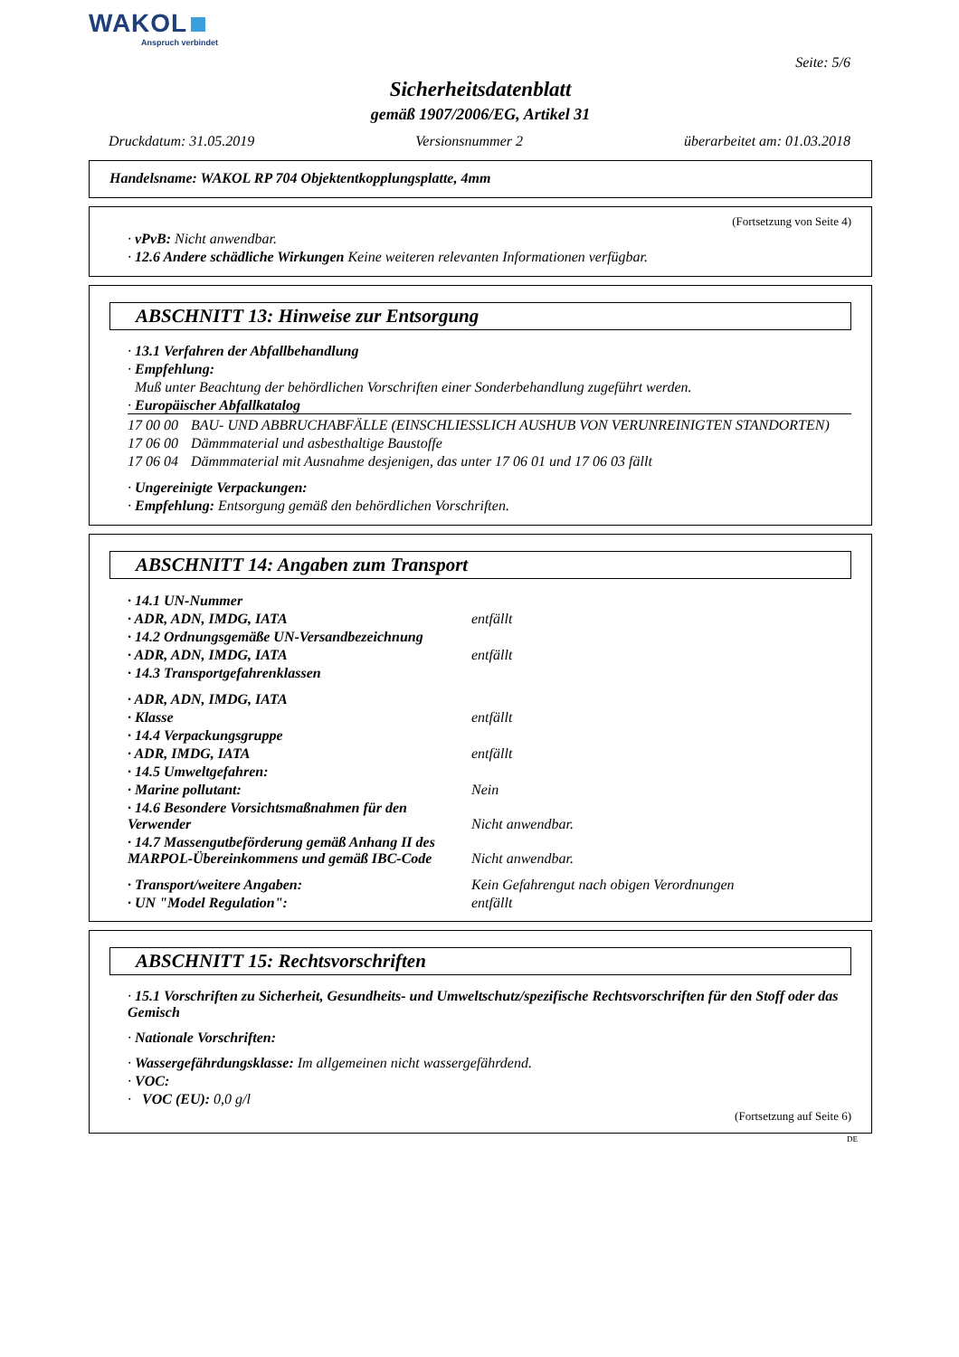WAKOL
Anspruch verbindet
Seite: 5/6
Sicherheitsdatenblatt
gemäß 1907/2006/EG, Artikel 31
Druckdatum: 31.05.2019 Versionsnummer 2 überarbeitet am: 01.03.2018
Handelsname: WAKOL RP 704 Objektentkopplungsplatte, 4mm
(Fortsetzung von Seite 4)
· vPvB: Nicht anwendbar.
· 12.6 Andere schädliche Wirkungen Keine weiteren relevanten Informationen verfügbar.
ABSCHNITT 13: Hinweise zur Entsorgung
· 13.1 Verfahren der Abfallbehandlung
· Empfehlung:
Muß unter Beachtung der behördlichen Vorschriften einer Sonderbehandlung zugeführt werden.
· Europäischer Abfallkatalog
| 17 00 00 | BAU- UND ABBRUCHABFÄLLE (EINSCHLIESSLICH AUSHUB VON VERUNREINIGTEN STANDORTEN) |
| 17 06 00 | Dämmmaterial und asbesthaltige Baustoffe |
| 17 06 04 | Dämmmaterial mit Ausnahme desjenigen, das unter 17 06 01 und 17 06 03 fällt |
· Ungereinigte Verpackungen:
· Empfehlung: Entsorgung gemäß den behördlichen Vorschriften.
ABSCHNITT 14: Angaben zum Transport
| · 14.1 UN-Nummer | |
| · ADR, ADN, IMDG, IATA | entfällt |
| · 14.2 Ordnungsgemäße UN-Versandbezeichnung | |
| · ADR, ADN, IMDG, IATA | entfällt |
| · 14.3 Transportgefahrenklassen | |
| · ADR, ADN, IMDG, IATA | |
| · Klasse | entfällt |
| · 14.4 Verpackungsgruppe | |
| · ADR, IMDG, IATA | entfällt |
| · 14.5 Umweltgefahren: | |
| · Marine pollutant: | Nein |
| · 14.6 Besondere Vorsichtsmaßnahmen für den Verwender | Nicht anwendbar. |
| · 14.7 Massengutbeförderung gemäß Anhang II des MARPOL-Übereinkommens und gemäß IBC-Code | Nicht anwendbar. |
| · Transport/weitere Angaben: | Kein Gefahrengut nach obigen Verordnungen |
| · UN "Model Regulation": | entfällt |
ABSCHNITT 15: Rechtsvorschriften
· 15.1 Vorschriften zu Sicherheit, Gesundheits- und Umweltschutz/spezifische Rechtsvorschriften für den Stoff oder das Gemisch
· Nationale Vorschriften:
· Wassergefährdungsklasse: Im allgemeinen nicht wassergefährdend.
· VOC:
· VOC (EU): 0,0 g/l
(Fortsetzung auf Seite 6)
DE